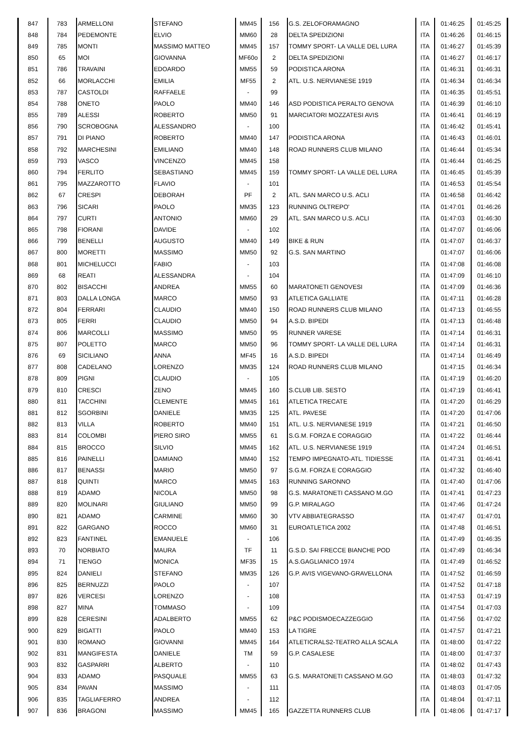| 847 | 783 | ARMELLONI | STEFANO | MM45 | 156 | G.S. ZELOFORAMAGNO | ITA | 01:46:25 | 01:45:25 |
| 848 | 784 | PEDEMONTE | ELVIO | MM60 | 28 | DELTA SPEDIZIONI | ITA | 01:46:26 | 01:46:15 |
| 849 | 785 | MONTI | MASSIMO MATTEO | MM45 | 157 | TOMMY SPORT- LA VALLE DEL LURA | ITA | 01:46:27 | 01:45:39 |
| 850 | 65 | MOI | GIOVANNA | MF60o | 2 | DELTA SPEDIZIONI | ITA | 01:46:27 | 01:46:17 |
| 851 | 786 | TRAVAINI | EDOARDO | MM55 | 59 | PODISTICA ARONA | ITA | 01:46:31 | 01:46:31 |
| 852 | 66 | MORLACCHI | EMILIA | MF55 | 2 | ATL. U.S. NERVIANESE 1919 | ITA | 01:46:34 | 01:46:34 |
| 853 | 787 | CASTOLDI | RAFFAELE | - | 99 | | ITA | 01:46:35 | 01:45:51 |
| 854 | 788 | ONETO | PAOLO | MM40 | 146 | ASD PODISTICA PERALTO GENOVA | ITA | 01:46:39 | 01:46:10 |
| 855 | 789 | ALESSI | ROBERTO | MM50 | 91 | MARCIATORI MOZZATESI AVIS | ITA | 01:46:41 | 01:46:19 |
| 856 | 790 | SCROBOGNA | ALESSANDRO | - | 100 | | ITA | 01:46:42 | 01:45:41 |
| 857 | 791 | DI PIANO | ROBERTO | MM40 | 147 | PODISTICA ARONA | ITA | 01:46:43 | 01:46:01 |
| 858 | 792 | MARCHESINI | EMILIANO | MM40 | 148 | ROAD RUNNERS CLUB MILANO | ITA | 01:46:44 | 01:45:34 |
| 859 | 793 | VASCO | VINCENZO | MM45 | 158 | | ITA | 01:46:44 | 01:46:25 |
| 860 | 794 | FERLITO | SEBASTIANO | MM45 | 159 | TOMMY SPORT- LA VALLE DEL LURA | ITA | 01:46:45 | 01:45:39 |
| 861 | 795 | MAZZAROTTO | FLAVIO | - | 101 | | ITA | 01:46:53 | 01:45:54 |
| 862 | 67 | CRESPI | DEBORAH | PF | 2 | ATL. SAN MARCO U.S. ACLI | ITA | 01:46:58 | 01:46:42 |
| 863 | 796 | SICARI | PAOLO | MM35 | 123 | RUNNING OLTREPO' | ITA | 01:47:01 | 01:46:26 |
| 864 | 797 | CURTI | ANTONIO | MM60 | 29 | ATL. SAN MARCO U.S. ACLI | ITA | 01:47:03 | 01:46:30 |
| 865 | 798 | FIORANI | DAVIDE | - | 102 | | ITA | 01:47:07 | 01:46:06 |
| 866 | 799 | BENELLI | AUGUSTO | MM40 | 149 | BIKE & RUN | ITA | 01:47:07 | 01:46:37 |
| 867 | 800 | MORETTI | MASSIMO | MM50 | 92 | G.S. SAN MARTINO | | 01:47:07 | 01:46:06 |
| 868 | 801 | MICHELUCCI | FABIO | - | 103 | | ITA | 01:47:08 | 01:46:08 |
| 869 | 68 | REATI | ALESSANDRA | - | 104 | | ITA | 01:47:09 | 01:46:10 |
| 870 | 802 | BISACCHI | ANDREA | MM55 | 60 | MARATONETI GENOVESI | ITA | 01:47:09 | 01:46:36 |
| 871 | 803 | DALLA LONGA | MARCO | MM50 | 93 | ATLETICA GALLIATE | ITA | 01:47:11 | 01:46:28 |
| 872 | 804 | FERRARI | CLAUDIO | MM40 | 150 | ROAD RUNNERS CLUB MILANO | ITA | 01:47:13 | 01:46:55 |
| 873 | 805 | FERRI | CLAUDIO | MM50 | 94 | A.S.D. BIPEDI | ITA | 01:47:13 | 01:46:48 |
| 874 | 806 | MARCOLLI | MASSIMO | MM50 | 95 | RUNNER VARESE | ITA | 01:47:14 | 01:46:31 |
| 875 | 807 | POLETTO | MARCO | MM50 | 96 | TOMMY SPORT- LA VALLE DEL LURA | ITA | 01:47:14 | 01:46:31 |
| 876 | 69 | SICILIANO | ANNA | MF45 | 16 | A.S.D. BIPEDI | ITA | 01:47:14 | 01:46:49 |
| 877 | 808 | CADELANO | LORENZO | MM35 | 124 | ROAD RUNNERS CLUB MILANO | | 01:47:15 | 01:46:34 |
| 878 | 809 | PIGNI | CLAUDIO | - | 105 | | ITA | 01:47:19 | 01:46:20 |
| 879 | 810 | CRESCI | ZENO | MM45 | 160 | S.CLUB LIB. SESTO | ITA | 01:47:19 | 01:46:41 |
| 880 | 811 | TACCHINI | CLEMENTE | MM45 | 161 | ATLETICA TRECATE | ITA | 01:47:20 | 01:46:29 |
| 881 | 812 | SGORBINI | DANIELE | MM35 | 125 | ATL. PAVESE | ITA | 01:47:20 | 01:47:06 |
| 882 | 813 | VILLA | ROBERTO | MM40 | 151 | ATL. U.S. NERVIANESE 1919 | ITA | 01:47:21 | 01:46:50 |
| 883 | 814 | COLOMBI | PIERO SIRO | MM55 | 61 | S.G.M. FORZA E CORAGGIO | ITA | 01:47:22 | 01:46:44 |
| 884 | 815 | BROCCO | SILVIO | MM45 | 162 | ATL. U.S. NERVIANESE 1919 | ITA | 01:47:24 | 01:46:51 |
| 885 | 816 | PAINELLI | DAMIANO | MM40 | 152 | TEMPO IMPEGNATO-ATL. TIDIESSE | ITA | 01:47:31 | 01:46:41 |
| 886 | 817 | BENASSI | MARIO | MM50 | 97 | S.G.M. FORZA E CORAGGIO | ITA | 01:47:32 | 01:46:40 |
| 887 | 818 | QUINTI | MARCO | MM45 | 163 | RUNNING SARONNO | ITA | 01:47:40 | 01:47:06 |
| 888 | 819 | ADAMO | NICOLA | MM50 | 98 | G.S. MARATONETI CASSANO M.GO | ITA | 01:47:41 | 01:47:23 |
| 889 | 820 | MOLINARI | GIULIANO | MM50 | 99 | G.P. MIRALAGO | ITA | 01:47:46 | 01:47:24 |
| 890 | 821 | ADAMO | CARMINE | MM60 | 30 | VTV ABBIATEGRASSO | ITA | 01:47:47 | 01:47:01 |
| 891 | 822 | GARGANO | ROCCO | MM60 | 31 | EUROATLETICA 2002 | ITA | 01:47:48 | 01:46:51 |
| 892 | 823 | FANTINEL | EMANUELE | - | 106 | | ITA | 01:47:49 | 01:46:35 |
| 893 | 70 | NORBIATO | MAURA | TF | 11 | G.S.D. SAI FRECCE BIANCHE POD | ITA | 01:47:49 | 01:46:34 |
| 894 | 71 | TIENGO | MONICA | MF35 | 15 | A.S.GAGLIANICO 1974 | ITA | 01:47:49 | 01:46:52 |
| 895 | 824 | DANIELI | STEFANO | MM35 | 126 | G.P. AVIS VIGEVANO-GRAVELLONA | ITA | 01:47:52 | 01:46:59 |
| 896 | 825 | BERNUZZI | PAOLO | - | 107 | | ITA | 01:47:52 | 01:47:18 |
| 897 | 826 | VERCESI | LORENZO | - | 108 | | ITA | 01:47:53 | 01:47:19 |
| 898 | 827 | MINA | TOMMASO | - | 109 | | ITA | 01:47:54 | 01:47:03 |
| 899 | 828 | CERESINI | ADALBERTO | MM55 | 62 | P&C PODISMOECAZZEGGIO | ITA | 01:47:56 | 01:47:02 |
| 900 | 829 | BIGATTI | PAOLO | MM40 | 153 | LA TIGRE | ITA | 01:47:57 | 01:47:21 |
| 901 | 830 | ROMANO | GIOVANNI | MM45 | 164 | ATLETICRALS2-TEATRO ALLA SCALA | ITA | 01:48:00 | 01:47:22 |
| 902 | 831 | MANGIFESTA | DANIELE | TM | 59 | G.P. CASALESE | ITA | 01:48:00 | 01:47:37 |
| 903 | 832 | GASPARRI | ALBERTO | - | 110 | | ITA | 01:48:02 | 01:47:43 |
| 904 | 833 | ADAMO | PASQUALE | MM55 | 63 | G.S. MARATONETI CASSANO M.GO | ITA | 01:48:03 | 01:47:32 |
| 905 | 834 | PAVAN | MASSIMO | - | 111 | | ITA | 01:48:03 | 01:47:05 |
| 906 | 835 | TAGLIAFERRO | ANDREA | - | 112 | | ITA | 01:48:04 | 01:47:11 |
| 907 | 836 | BRAGONI | MASSIMO | MM45 | 165 | GAZZETTA RUNNERS CLUB | ITA | 01:48:06 | 01:47:17 |